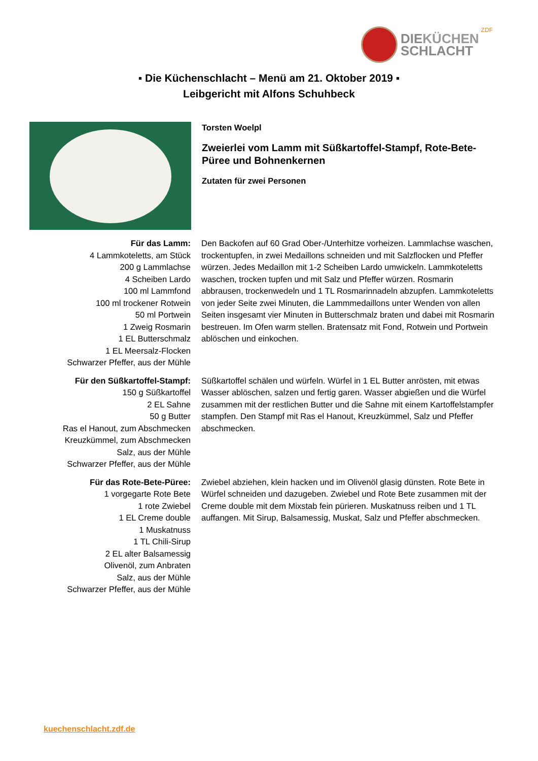DIEKÜCHEN
SCHLACHT
ZDF
▪ Die Küchenschlacht – Menü am 21. Oktober 2019 ▪
Leibgericht mit Alfons Schuhbeck
Torsten Woelpl
Zweierlei vom Lamm mit Süßkartoffel-Stampf, Rote-Bete-
Püree und Bohnenkernen
Zutaten für zwei Personen
| Für das Lamm: 4 Lammkoteletts, am Stück 200 g Lammlachse 4 Scheiben Lardo 100 ml Lammfond 100 ml trockener Rotwein 50 ml Portwein 1 Zweig Rosmarin 1 EL Butterschmalz 1 EL Meersalz-Flocken Schwarzer Pfeffer, aus der Mühle | Den Backofen auf 60 Grad Ober-/Unterhitze vorheizen. Lammlachse waschen, trockentupfen, in zwei Medaillons schneiden und mit Salzflocken und Pfeffer würzen. Jedes Medaillon mit 1-2 Scheiben Lardo umwickeln. Lammkoteletts waschen, trocken tupfen und mit Salz und Pfeffer würzen. Rosmarin abbrausen, trockenwedeln und 1 TL Rosmarinnadeln abzupfen. Lammkoteletts von jeder Seite zwei Minuten, die Lammmedaillons unter Wenden von allen Seiten insgesamt vier Minuten in Butterschmalz braten und dabei mit Rosmarin bestreuen. Im Ofen warm stellen. Bratensatz mit Fond, Rotwein und Portwein ablöschen und einkochen. |
| Für den Süßkartoffel-Stampf: 150 g Süßkartoffel 2 EL Sahne 50 g Butter Ras el Hanout, zum Abschmecken Kreuzkümmel, zum Abschmecken Salz, aus der Mühle Schwarzer Pfeffer, aus der Mühle | Süßkartoffel schälen und würfeln. Würfel in 1 EL Butter anrösten, mit etwas Wasser ablöschen, salzen und fertig garen. Wasser abgießen und die Würfel zusammen mit der restlichen Butter und die Sahne mit einem Kartoffelstampfer stampfen. Den Stampf mit Ras el Hanout, Kreuzkümmel, Salz und Pfeffer abschmecken. |
| Für das Rote-Bete-Püree: 1 vorgegarte Rote Bete 1 rote Zwiebel 1 EL Creme double 1 Muskatnuss 1 TL Chili-Sirup 2 EL alter Balsamessig Olivenöl, zum Anbraten Salz, aus der Mühle Schwarzer Pfeffer, aus der Mühle | Zwiebel abziehen, klein hacken und im Olivenöl glasig dünsten. Rote Bete in Würfel schneiden und dazugeben. Zwiebel und Rote Bete zusammen mit der Creme double mit dem Mixstab fein pürieren. Muskatnuss reiben und 1 TL auffangen. Mit Sirup, Balsamessig, Muskat, Salz und Pfeffer abschmecken. |
kuechenschlacht.zdf.de